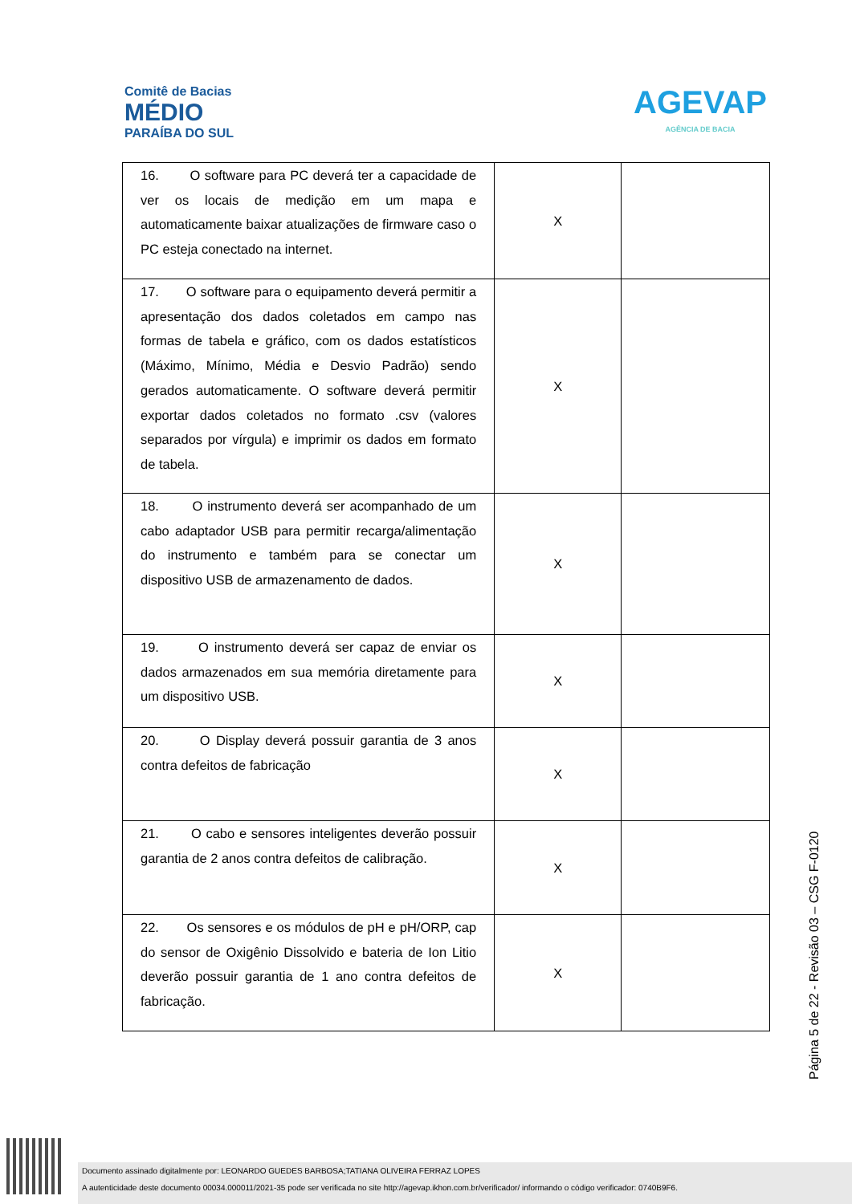Comitê de Bacias
MÉDIO
PARAÍBA DO SUL
AGEVAP
AGÊNCIA DE BACIA
| 16. O software para PC deverá ter a capacidade de ver os locais de medição em um mapa e automaticamente baixar atualizações de firmware caso o PC esteja conectado na internet. | X | |
| 17. O software para o equipamento deverá permitir a apresentação dos dados coletados em campo nas formas de tabela e gráfico, com os dados estatísticos (Máximo, Mínimo, Média e Desvio Padrão) sendo gerados automaticamente. O software deverá permitir exportar dados coletados no formato .csv (valores separados por vírgula) e imprimir os dados em formato de tabela. | X | |
| 18. O instrumento deverá ser acompanhado de um cabo adaptador USB para permitir recarga/alimentação do instrumento e também para se conectar um dispositivo USB de armazenamento de dados. | X | |
| 19. O instrumento deverá ser capaz de enviar os dados armazenados em sua memória diretamente para um dispositivo USB. | X | |
| 20. O Display deverá possuir garantia de 3 anos contra defeitos de fabricação | X | |
| 21. O cabo e sensores inteligentes deverão possuir garantia de 2 anos contra defeitos de calibração. | X | |
| 22. Os sensores e os módulos de pH e pH/ORP, cap do sensor de Oxigênio Dissolvido e bateria de Ion Litio deverão possuir garantia de 1 ano contra defeitos de fabricação. | X | |
Página 5 de 22 - Revisão 03 – CSG F-0120
Documento assinado digitalmente por: LEONARDO GUEDES BARBOSA;TATIANA OLIVEIRA FERRAZ LOPES
A autenticidade deste documento 00034.000011/2021-35 pode ser verificada no site http://agevap.ikhon.com.br/verificador/ informando o código verificador: 0740B9F6.